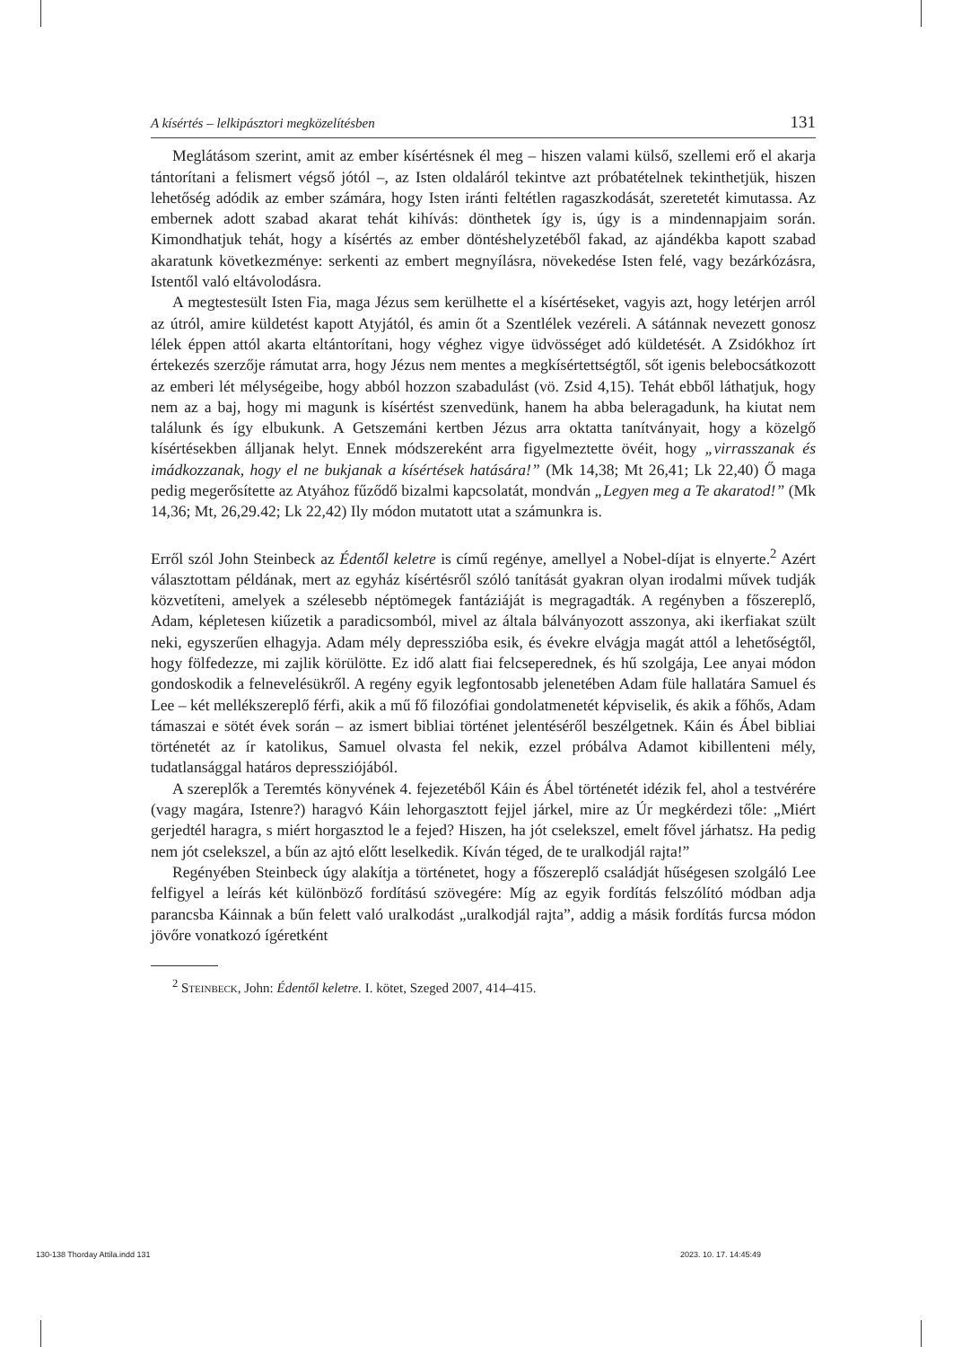A kísértés – lelkipásztori megközelítésben 131
Meglátásom szerint, amit az ember kísértésnek él meg – hiszen valami külső, szellemi erő el akarja tántorítani a felismert végső jótól –, az Isten oldaláról tekintve azt próbatételnek tekinthetjük, hiszen lehetőség adódik az ember számára, hogy Isten iránti feltétlen ragaszkodását, szeretetét kimutassa. Az embernek adott szabad akarat tehát kihívás: dönthetek így is, úgy is a mindennapjaim során. Kimondhatjuk tehát, hogy a kísértés az ember döntéshelyzetéből fakad, az ajándékba kapott szabad akaratunk következménye: serkenti az embert megnyílásra, növekedése Isten felé, vagy bezárkózásra, Istentől való eltávolodásra.
A megtestesült Isten Fia, maga Jézus sem kerülhette el a kísértéseket, vagyis azt, hogy letérjen arról az útról, amire küldetést kapott Atyjától, és amin őt a Szentlélek vezéreli. A sátánnak nevezett gonosz lélek éppen attól akarta eltántorítani, hogy véghez vigye üdvösséget adó küldetését. A Zsidókhoz írt értekezés szerzője rámutat arra, hogy Jézus nem mentes a megkísértettségtől, sőt igenis belebocsátkozott az emberi lét mélységeibe, hogy abból hozzon szabadulást (vö. Zsid 4,15). Tehát ebből láthatjuk, hogy nem az a baj, hogy mi magunk is kísértést szenvedünk, hanem ha abba beleragadunk, ha kiutat nem találunk és így elbukunk. A Getszemáni kertben Jézus arra oktatta tanítványait, hogy a közelgő kísértésekben álljanak helyt. Ennek módszereként arra figyelmeztette övéit, hogy „virrasszanak és imádkozzanak, hogy el ne bukjanak a kísértések hatására!” (Mk 14,38; Mt 26,41; Lk 22,40) Ő maga pedig megerősítette az Atyához fűződő bizalmi kapcsolatát, mondván „Legyen meg a Te akaratod!” (Mk 14,36; Mt, 26,29.42; Lk 22,42) Ily módon mutatott utat a számunkra is.
Erről szól John Steinbeck az Édentől keletre is című regénye, amellyel a Nobel-díjat is elnyerte.<sup>2</sup> Azért választottam példának, mert az egyház kísértésről szóló tanítását gyakran olyan irodalmi művek tudják közvetíteni, amelyek a szélesebb néptömegek fantáziáját is megragadták. A regényben a főszereplő, Adam, képletesen kiűzetik a paradicsomból, mivel az általa bálványozott asszonya, aki ikerfiakat szült neki, egyszerűen elhagyja. Adam mély depresszióba esik, és évekre elvágja magát attól a lehetőségtől, hogy fölfedezze, mi zajlik körülötte. Ez idő alatt fiai felcseperednek, és hű szolgája, Lee anyai módon gondoskodik a felnevelésükről. A regény egyik legfontosabb jelenetében Adam füle hallatára Samuel és Lee – két mellékszereplő férfi, akik a mű fő filozófiai gondolatmenetét képviselik, és akik a főhős, Adam támaszai e sötét évek során – az ismert bibliai történet jelentéséről beszélgetnek. Káin és Ábel bibliai történetét az ír katolikus, Samuel olvasta fel nekik, ezzel próbálva Adamot kibillenteni mély, tudatlansággal határos depressziójából.
A szereplők a Teremtés könyvének 4. fejezetéből Káin és Ábel történetét idézik fel, ahol a testvérére (vagy magára, Istenre?) haragvó Káin lehorgasztott fejjel járkel, mire az Úr megkérdezi tőle: „Miért gerjedtél haragra, s miért horgasztod le a fejed? Hiszen, ha jót cselekszel, emelt fővel járhatsz. Ha pedig nem jót cselekszel, a bűn az ajtó előtt leselkedik. Kíván téged, de te uralkodjál rajta!”
Regényében Steinbeck úgy alakítja a történetet, hogy a főszereplő családját hűségesen szolgáló Lee felfigyel a leírás két különböző fordítású szövegére: Míg az egyik fordítás felszólító módban adja parancsba Káinnak a bűn felett való uralkodást „uralkodjál rajta”, addig a másik fordítás furcsa módon jövőre vonatkozó ígéretként
<sup>2</sup> Steinbeck, John: Édentől keletre. I. kötet, Szeged 2007, 414–415.
130-138 Thorday Attila.indd 131 2023. 10. 17. 14:45:49